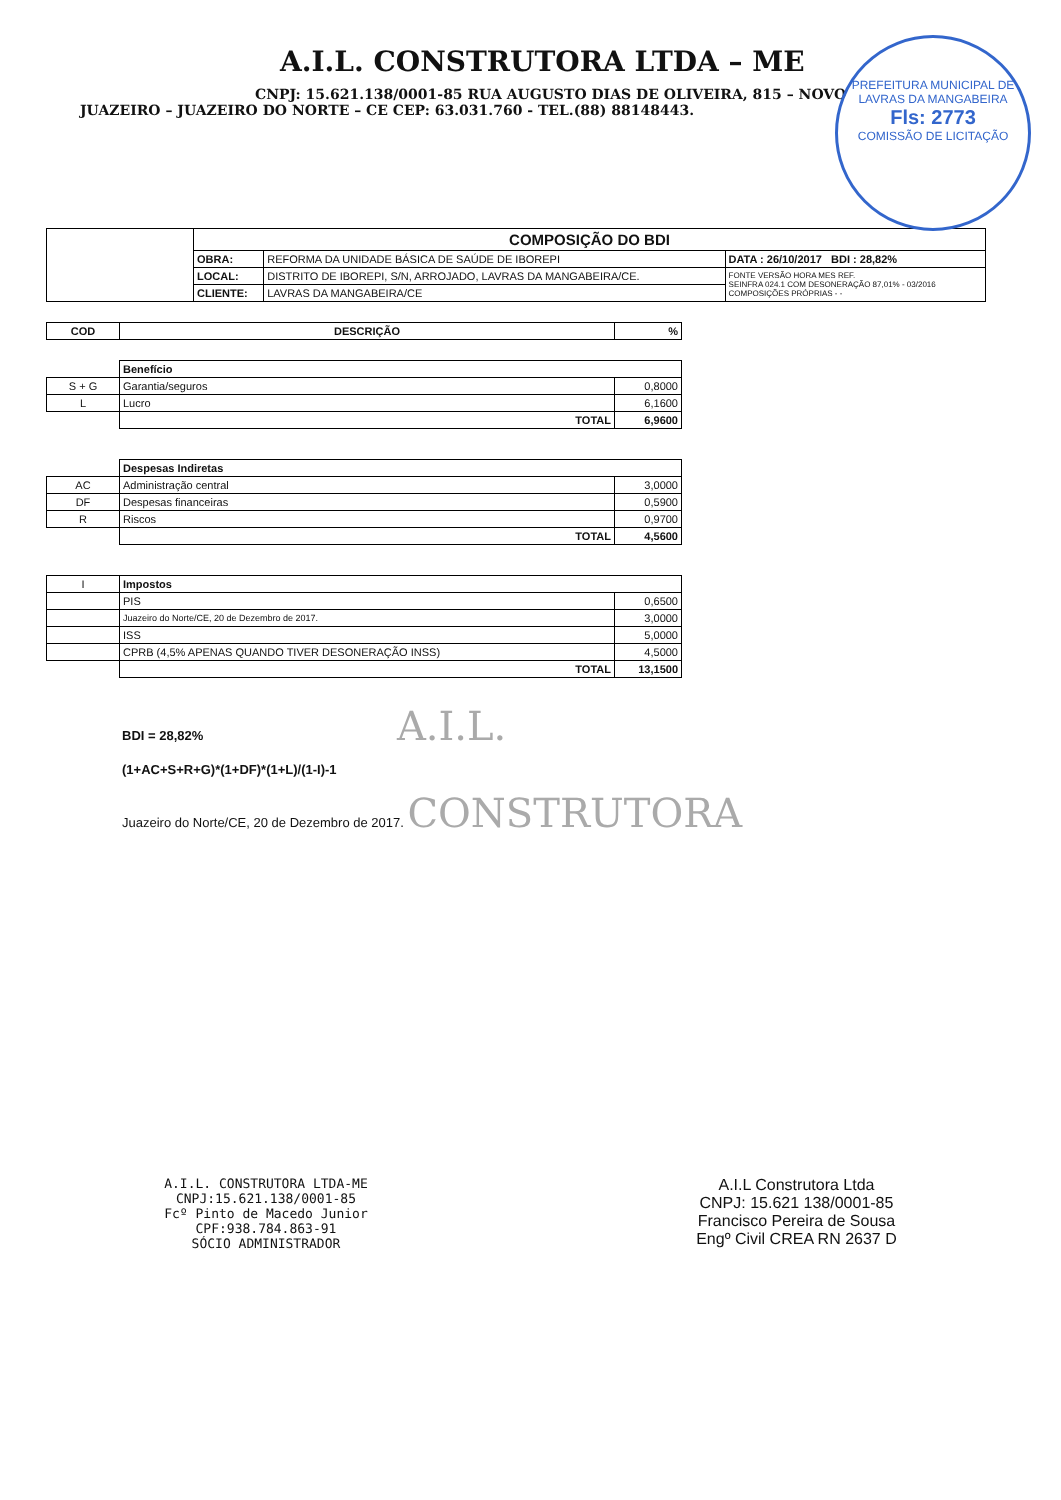A.I.L. CONSTRUTORA LTDA – ME
CNPJ: 15.621.138/0001-85 RUA AUGUSTO DIAS DE OLIVEIRA, 815 – NOVO JUAZEIRO – JUAZEIRO DO NORTE – CE CEP: 63.031.760 - TEL.(88) 88148443.
PREFEITURA MUNICIPAL DE LAVRAS DA MANGABEIRA
Fls: 2773
COMISSÃO DE LICITAÇÃO
| | COMPOSIÇÃO DO BDI | | |
| | OBRA: | REFORMA DA UNIDADE BÁSICA DE SAÚDE DE IBOREPI | DATA : 26/10/2017 BDI : 28,82% |
| | LOCAL: | DISTRITO DE IBOREPI, S/N, ARROJADO, LAVRAS DA MANGABEIRA/CE. | FONTE VERSÃO HORA MES REF. SEINFRA 024.1 COM DESONERAÇÃO 87,01% - 03/2016 COMPOSIÇÕES PRÓPRIAS - - |
| | CLIENTE: | LAVRAS DA MANGABEIRA/CE | |
| COD | DESCRIÇÃO | % |
| --- | --- | --- |
| | Benefício | |
| S + G | Garantia/seguros | 0,8000 |
| L | Lucro | 6,1600 |
| | TOTAL | 6,9600 |
| | Despesas Indiretas | |
| AC | Administração central | 3,0000 |
| DF | Despesas financeiras | 0,5900 |
| R | Riscos | 0,9700 |
| | TOTAL | 4,5600 |
| I | Impostos | |
| | PIS | 0,6500 |
| | Juazeiro do Norte/CE, 20 de Dezembro de 2017. | 3,0000 |
| | ISS | 5,0000 |
| | CPRB (4,5% APENAS QUANDO TIVER DESONERAÇÃO INSS) | 4,5000 |
| | TOTAL | 13,1500 |
BDI = 28,82% A.I.L.
(1+AC+S+R+G)*(1+DF)*(1+L)/(1-I)-1
Juazeiro do Norte/CE, 20 de Dezembro de 2017. CONSTRUTORA
A.I.L. CONSTRUTORA LTDA-ME
CNPJ:15.621.138/0001-85
Fcº Pinto de Macedo Junior
CPF:938.784.863-91
SÓCIO ADMINISTRADOR
A.I.L Construtora Ltda
CNPJ: 15.621 138/0001-85
Francisco Pereira de Sousa
Engº Civil CREA RN 2637 D